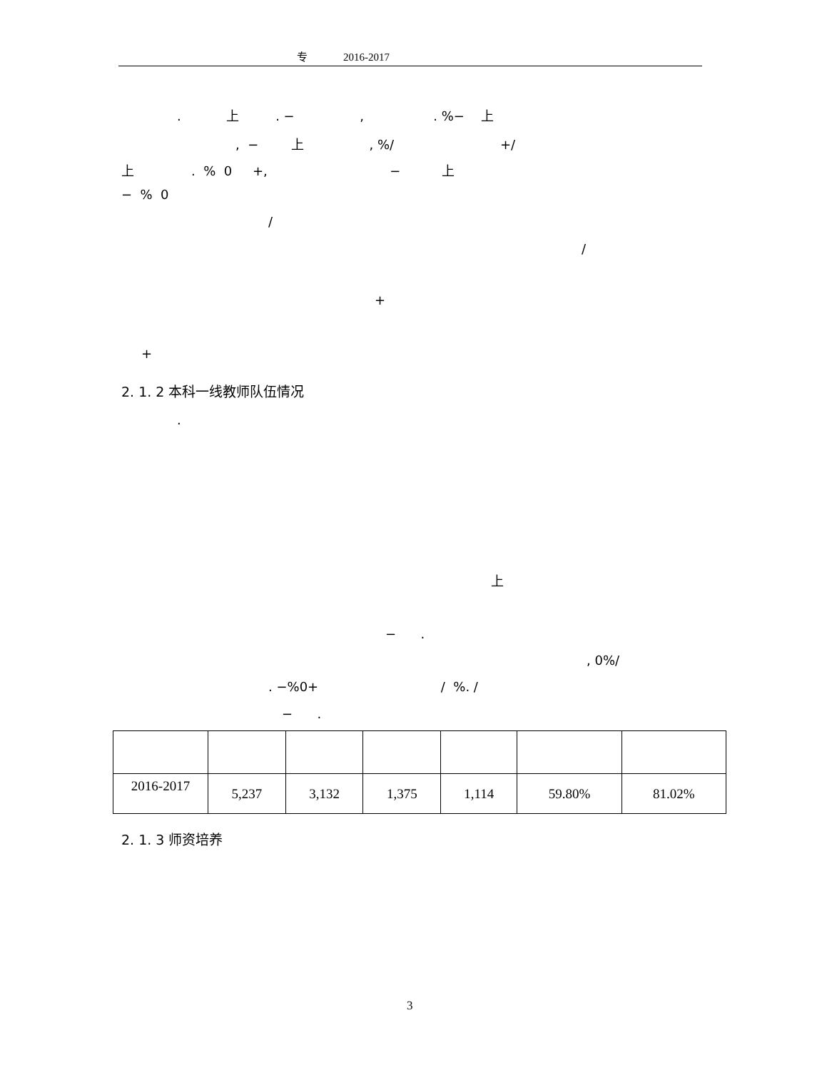专 2016-2017
. 上 . − , . %− 上
, − 上 , %/ +/
上 . % 0 +, − 上
− % 0
/
/
+
+
2. 1. 2 本科一线教师队伍情况
.
上
− .
, 0%/
. −%0+ / %. /
− .
| 2016-2017 | 5,237 | 3,132 | 1,375 | 1,114 | 59.80% | 81.02% |
2. 1. 3 师资培养
3